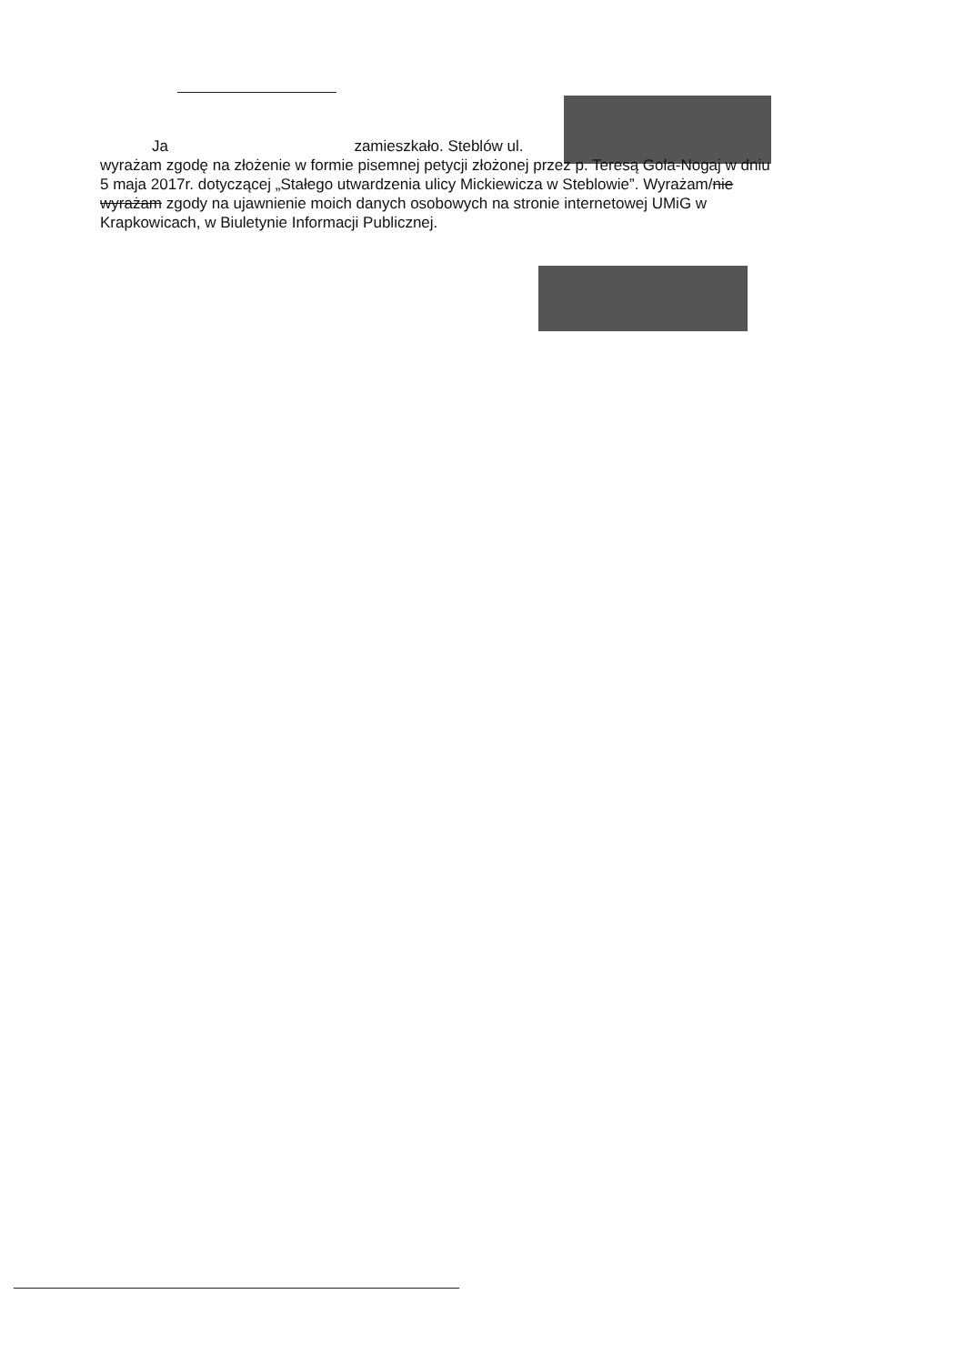Ja zamieszkało. Steblów ul.
wyrażam zgodę na złożenie w formie pisemnej petycji złożonej przez p. Teresą Gola-Nogaj w dniu 5 maja 2017r. dotyczącej „Stałego utwardzenia ulicy Mickiewicza w Steblowie”. Wyrażam/nie wyrażam zgody na ujawnienie moich danych osobowych na stronie internetowej UMiG w Krapkowicach, w Biuletynie Informacji Publicznej.